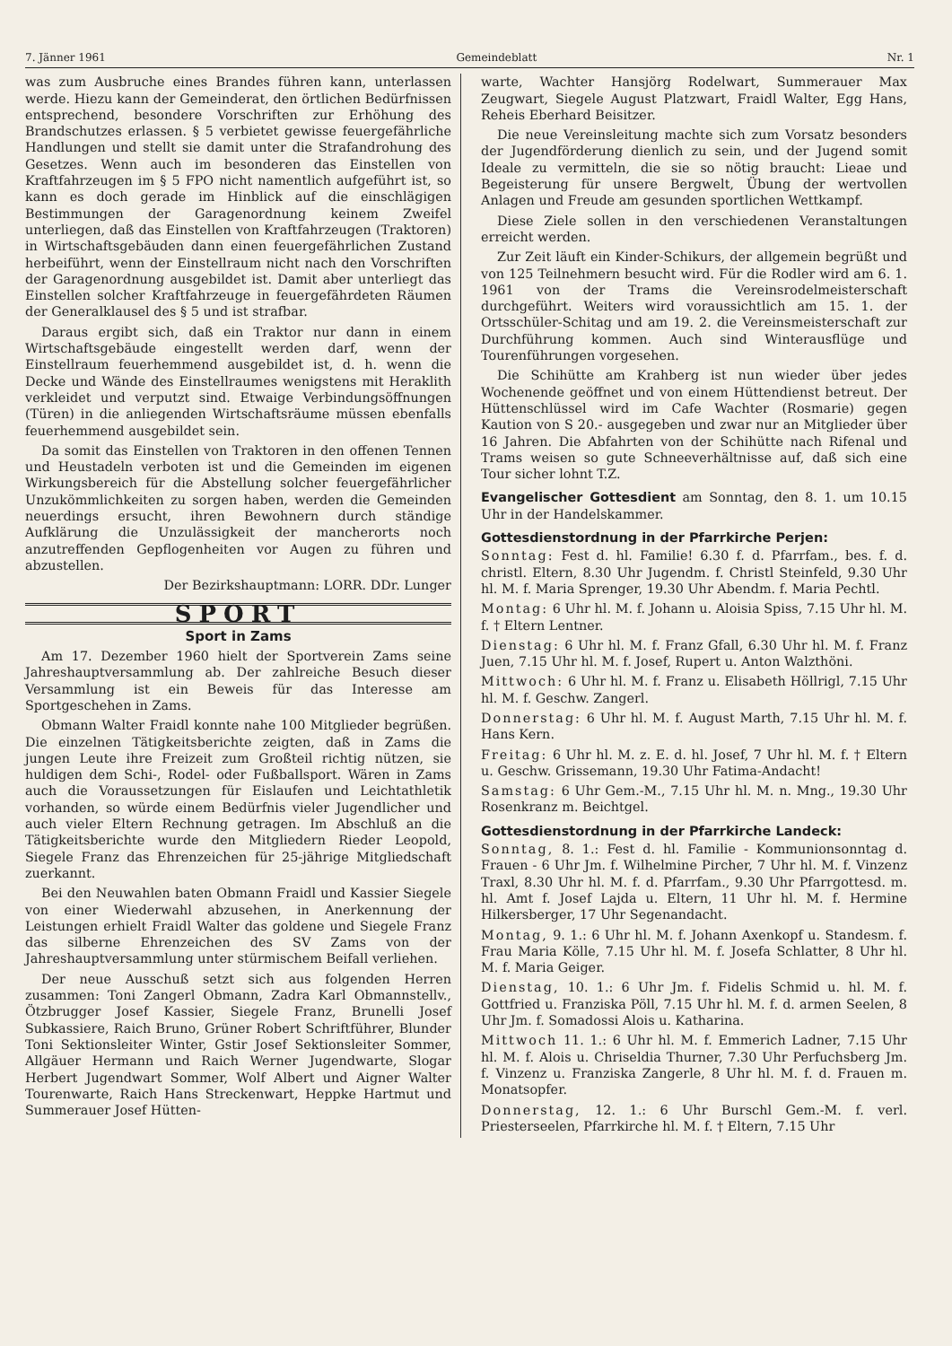7. Jänner 1961 Gemeindeblatt Nr. 1
was zum Ausbruche eines Brandes führen kann, unterlassen werde. Hiezu kann der Gemeinderat, den örtlichen Bedürfnissen entsprechend, besondere Vorschriften zur Erhöhung des Brandschutzes erlassen. § 5 verbietet gewisse feuergefährliche Handlungen und stellt sie damit unter die Strafandrohung des Gesetzes. Wenn auch im besonderen das Einstellen von Kraftfahrzeugen im § 5 FPO nicht namentlich aufgeführt ist, so kann es doch gerade im Hinblick auf die einschlägigen Bestimmungen der Garagenordnung keinem Zweifel unterliegen, daß das Einstellen von Kraftfahrzeugen (Traktoren) in Wirtschaftsgebäuden dann einen feuergefährlichen Zustand herbeiführt, wenn der Einstellraum nicht nach den Vorschriften der Garagenordnung ausgebildet ist. Damit aber unterliegt das Einstellen solcher Kraftfahrzeuge in feuergefährdeten Räumen der Generalklausel des § 5 und ist strafbar.
Daraus ergibt sich, daß ein Traktor nur dann in einem Wirtschaftsgebäude eingestellt werden darf, wenn der Einstellraum feuerhemmend ausgebildet ist, d. h. wenn die Decke und Wände des Einstellraumes wenigstens mit Heraklith verkleidet und verputzt sind. Etwaige Verbindungsöffnungen (Türen) in die anliegenden Wirtschaftsräume müssen ebenfalls feuerhemmend ausgebildet sein.
Da somit das Einstellen von Traktoren in den offenen Tennen und Heustadeln verboten ist und die Gemeinden im eigenen Wirkungsbereich für die Abstellung solcher feuergefährlicher Unzukömmlichkeiten zu sorgen haben, werden die Gemeinden neuerdings ersucht, ihren Bewohnern durch ständige Aufklärung die Unzulässigkeit der mancherorts noch anzutreffenden Gepflogenheiten vor Augen zu führen und abzustellen.
Der Bezirkshauptmann: LORR. DDr. Lunger
SPORT
Sport in Zams
Am 17. Dezember 1960 hielt der Sportverein Zams seine Jahreshauptversammlung ab. Der zahlreiche Besuch dieser Versammlung ist ein Beweis für das Interesse am Sportgeschehen in Zams.
Obmann Walter Fraidl konnte nahe 100 Mitglieder begrüßen. Die einzelnen Tätigkeitsberichte zeigten, daß in Zams die jungen Leute ihre Freizeit zum Großteil richtig nützen, sie huldigen dem Schi-, Rodel- oder Fußballsport. Wären in Zams auch die Voraussetzungen für Eislaufen und Leichtathletik vorhanden, so würde einem Bedürfnis vieler Jugendlicher und auch vieler Eltern Rechnung getragen. Im Abschluß an die Tätigkeitsberichte wurde den Mitgliedern Rieder Leopold, Siegele Franz das Ehrenzeichen für 25-jährige Mitgliedschaft zuerkannt.
Bei den Neuwahlen baten Obmann Fraidl und Kassier Siegele von einer Wiederwahl abzusehen, in Anerkennung der Leistungen erhielt Fraidl Walter das goldene und Siegele Franz das silberne Ehrenzeichen des SV Zams von der Jahreshauptversammlung unter stürmischem Beifall verliehen.
Der neue Ausschuß setzt sich aus folgenden Herren zusammen: Toni Zangerl Obmann, Zadra Karl Obmannstellv., Ötzbrugger Josef Kassier, Siegele Franz, Brunelli Josef Subkassiere, Raich Bruno, Grüner Robert Schriftführer, Blunder Toni Sektionsleiter Winter, Gstir Josef Sektionsleiter Sommer, Allgäuer Hermann und Raich Werner Jugendwarte, Slogar Herbert Jugendwart Sommer, Wolf Albert und Aigner Walter Tourenwarte, Raich Hans Streckenwart, Heppke Hartmut und Summerauer Josef Hütten-
warte, Wachter Hansjörg Rodelwart, Summerauer Max Zeugwart, Siegele August Platzwart, Fraidl Walter, Egg Hans, Reheis Eberhard Beisitzer.
Die neue Vereinsleitung machte sich zum Vorsatz besonders der Jugendförderung dienlich zu sein, und der Jugend somit Ideale zu vermitteln, die sie so nötig braucht: Lieae und Begeisterung für unsere Bergwelt, Übung der wertvollen Anlagen und Freude am gesunden sportlichen Wettkampf.
Diese Ziele sollen in den verschiedenen Veranstaltungen erreicht werden.
Zur Zeit läuft ein Kinder-Schikurs, der allgemein begrüßt und von 125 Teilnehmern besucht wird. Für die Rodler wird am 6. 1. 1961 von der Trams die Vereinsrodelmeisterschaft durchgeführt. Weiters wird voraussichtlich am 15. 1. der Ortsschüler-Schitag und am 19. 2. die Vereinsmeisterschaft zur Durchführung kommen. Auch sind Winterausflüge und Tourenführungen vorgesehen.
Die Schihütte am Krahberg ist nun wieder über jedes Wochenende geöffnet und von einem Hüttendienst betreut. Der Hüttenschlüssel wird im Cafe Wachter (Rosmarie) gegen Kaution von S 20.- ausgegeben und zwar nur an Mitglieder über 16 Jahren. Die Abfahrten von der Schihütte nach Rifenal und Trams weisen so gute Schneeverhältnisse auf, daß sich eine Tour sicher lohnt T.Z.
Evangelischer Gottesdient am Sonntag, den 8. 1. um 10.15 Uhr in der Handelskammer.
Gottesdienstordnung in der Pfarrkirche Perjen:
Sonntag: Fest d. hl. Familie! 6.30 f. d. Pfarrfam., bes. f. d. christl. Eltern, 8.30 Uhr Jugendm. f. Christl Steinfeld, 9.30 Uhr hl. M. f. Maria Sprenger, 19.30 Uhr Abendm. f. Maria Pechtl.
Montag: 6 Uhr hl. M. f. Johann u. Aloisia Spiss, 7.15 Uhr hl. M. f. † Eltern Lentner.
Dienstag: 6 Uhr hl. M. f. Franz Gfall, 6.30 Uhr hl. M. f. Franz Juen, 7.15 Uhr hl. M. f. Josef, Rupert u. Anton Walzthöni.
Mittwoch: 6 Uhr hl. M. f. Franz u. Elisabeth Höllrigl, 7.15 Uhr hl. M. f. Geschw. Zangerl.
Donnerstag: 6 Uhr hl. M. f. August Marth, 7.15 Uhr hl. M. f. Hans Kern.
Freitag: 6 Uhr hl. M. z. E. d. hl. Josef, 7 Uhr hl. M. f. † Eltern u. Geschw. Grissemann, 19.30 Uhr Fatima-Andacht!
Samstag: 6 Uhr Gem.-M., 7.15 Uhr hl. M. n. Mng., 19.30 Uhr Rosenkranz m. Beichtgel.
Gottesdienstordnung in der Pfarrkirche Landeck:
Sonntag, 8. 1.: Fest d. hl. Familie - Kommunionsonntag d. Frauen - 6 Uhr Jm. f. Wilhelmine Pircher, 7 Uhr hl. M. f. Vinzenz Traxl, 8.30 Uhr hl. M. f. d. Pfarrfam., 9.30 Uhr Pfarrgottesd. m. hl. Amt f. Josef Lajda u. Eltern, 11 Uhr hl. M. f. Hermine Hilkersberger, 17 Uhr Segenandacht.
Montag, 9. 1.: 6 Uhr hl. M. f. Johann Axenkopf u. Standesm. f. Frau Maria Kölle, 7.15 Uhr hl. M. f. Josefa Schlatter, 8 Uhr hl. M. f. Maria Geiger.
Dienstag, 10. 1.: 6 Uhr Jm. f. Fidelis Schmid u. hl. M. f. Gottfried u. Franziska Pöll, 7.15 Uhr hl. M. f. d. armen Seelen, 8 Uhr Jm. f. Somadossi Alois u. Katharina.
Mittwoch 11. 1.: 6 Uhr hl. M. f. Emmerich Ladner, 7.15 Uhr hl. M. f. Alois u. Chriseldia Thurner, 7.30 Uhr Perfuchsberg Jm. f. Vinzenz u. Franziska Zangerle, 8 Uhr hl. M. f. d. Frauen m. Monatsopfer.
Donnerstag, 12. 1.: 6 Uhr Burschl Gem.-M. f. verl. Priesterseelen, Pfarrkirche hl. M. f. † Eltern, 7.15 Uhr